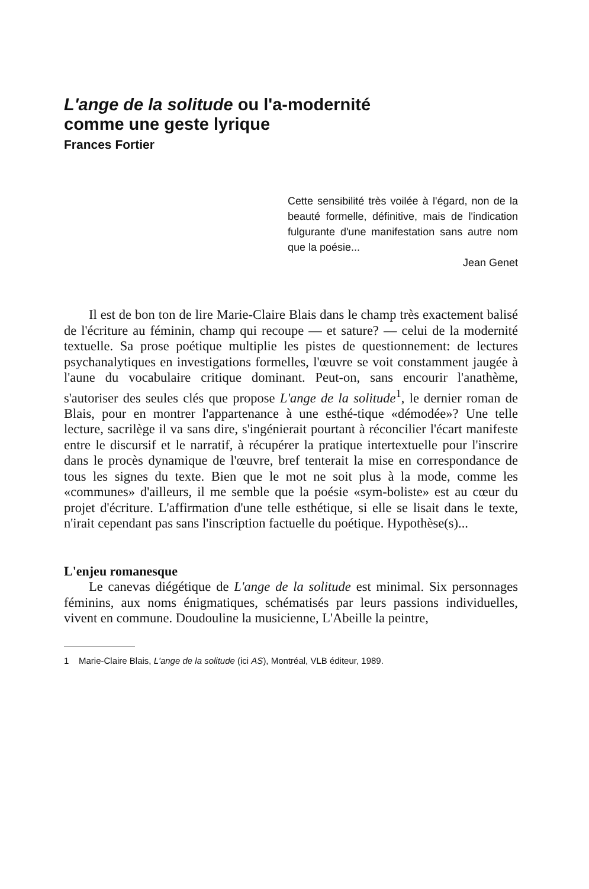L'ange de la solitude ou l'a-modernité
comme une geste lyrique
Frances Fortier
Cette sensibilité très voilée à l'égard, non de la beauté formelle, définitive, mais de l'indication fulgurante d'une manifestation sans autre nom que la poésie...
Jean Genet
Il est de bon ton de lire Marie-Claire Blais dans le champ très exactement balisé de l'écriture au féminin, champ qui recoupe — et sature? — celui de la modernité textuelle. Sa prose poétique multiplie les pistes de questionnement: de lectures psychanalytiques en investigations formelles, l'œuvre se voit constamment jaugée à l'aune du vocabulaire critique dominant. Peut-on, sans encourir l'anathème, s'autoriser des seules clés que propose L'ange de la solitude<sup>1</sup>, le dernier roman de Blais, pour en montrer l'appartenance à une esthé-tique «démodée»? Une telle lecture, sacrilège il va sans dire, s'ingénierait pourtant à réconcilier l'écart manifeste entre le discursif et le narratif, à récupérer la pratique intertextuelle pour l'inscrire dans le procès dynamique de l'œuvre, bref tenterait la mise en correspondance de tous les signes du texte. Bien que le mot ne soit plus à la mode, comme les «communes» d'ailleurs, il me semble que la poésie «sym-boliste» est au cœur du projet d'écriture. L'affirmation d'une telle esthétique, si elle se lisait dans le texte, n'irait cependant pas sans l'inscription factuelle du poétique. Hypothèse(s)...
L'enjeu romanesque
Le canevas diégétique de L'ange de la solitude est minimal. Six personnages féminins, aux noms énigmatiques, schématisés par leurs passions individuelles, vivent en commune. Doudouline la musicienne, L'Abeille la peintre,
1 Marie-Claire Blais, L'ange de la solitude (ici AS), Montréal, VLB éditeur, 1989.